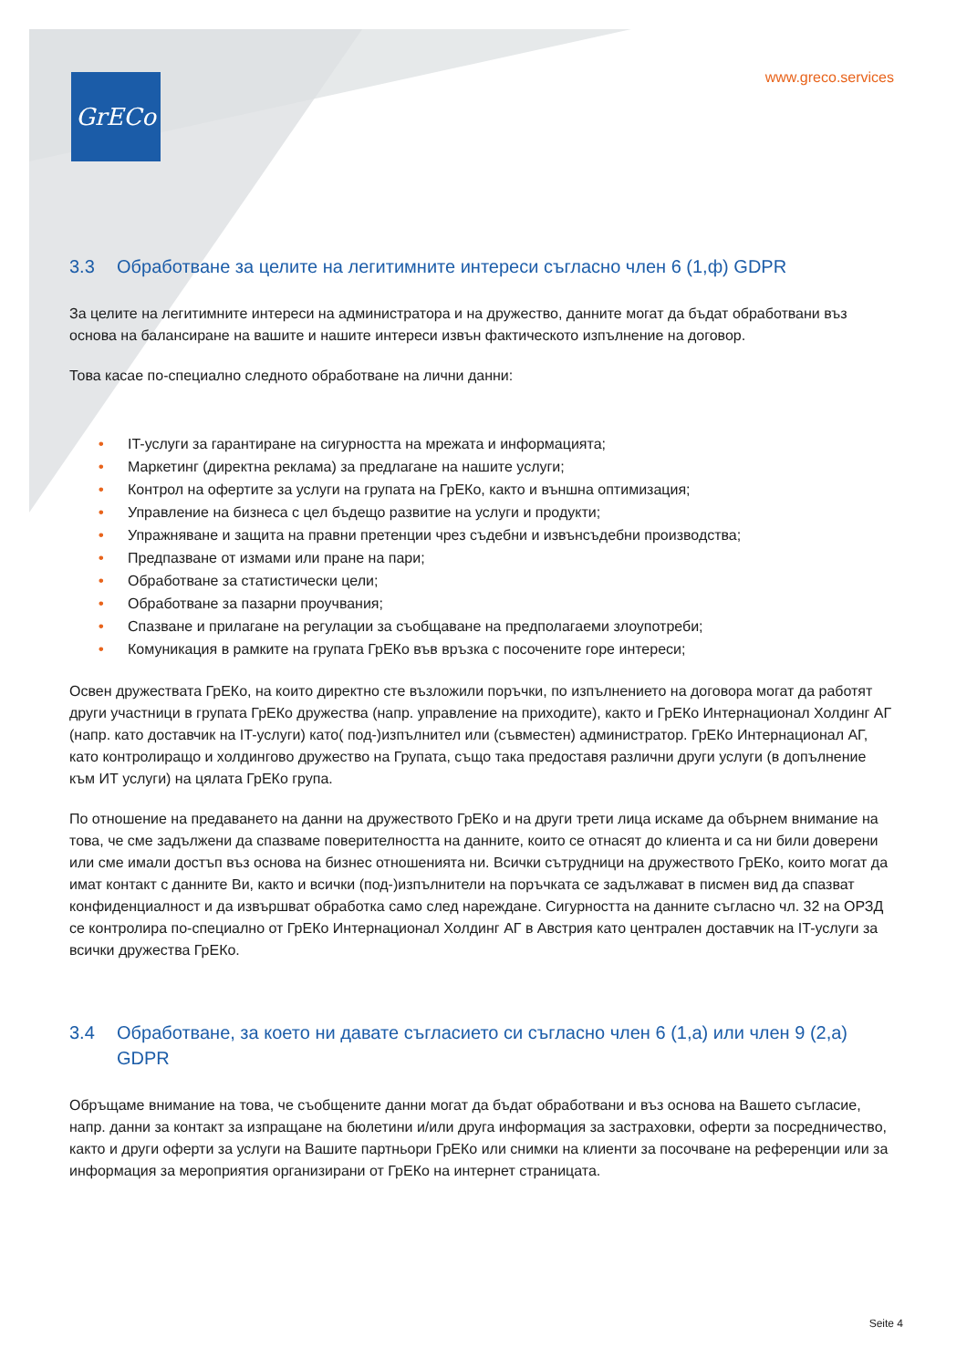GrECo www.greco.services
3.3 Обработване за целите на легитимните интереси съгласно член 6 (1,ф) GDPR
За целите на легитимните интереси на администратора и на дружество, данните могат да бъдат обработвани въз основа на балансиране на вашите и нашите интереси извън фактическото изпълнение на договор.
Това касае по-специално следното обработване на лични данни:
• IT-услуги за гарантиране на сигурността на мрежата и информацията;
• Маркетинг (директна реклама) за предлагане на нашите услуги;
• Контрол на офертите за услуги на групата на ГрЕКо, както и външна оптимизация;
• Управление на бизнеса с цел бъдещо развитие на услуги и продукти;
• Упражняване и защита на правни претенции чрез съдебни и извънсъдебни производства;
• Предпазване от измами или пране на пари;
• Обработване за статистически цели;
• Обработване за пазарни проучвания;
• Спазване и прилагане на регулации за съобщаване на предполагаеми злоупотреби;
• Комуникация в рамките на групата ГрЕКо във връзка с посочените горе интереси;
Освен дружествата ГрЕКо, на които директно сте възложили поръчки, по изпълнението на договора могат да работят други участници в групата ГрЕКо дружества (напр. управление на приходите), както и ГрЕКо Интернационал Холдинг АГ (напр. като доставчик на IT-услуги) като( под-)изпълнител или (съвместен) администратор. ГрЕКо Интернационал АГ, като контролиращо и холдингово дружество на Групата, също така предоставя различни други услуги (в допълнение към ИТ услуги) на цялата ГрЕКо група.
По отношение на предаването на данни на дружеството ГрЕКо и на други трети лица искаме да обърнем внимание на това, че сме задължени да спазваме поверителността на данните, които се отнасят до клиента и са ни били доверени или сме имали достъп въз основа на бизнес отношенията ни. Всички сътрудници на дружеството ГрЕКо, които могат да имат контакт с данните Ви, както и всички (под-)изпълнители на поръчката се задължават в писмен вид да спазват конфиденциалност и да извършват обработка само след нареждане. Сигурността на данните съгласно чл. 32 на ОРЗД се контролира по-специално от ГрЕКо Интернационал Холдинг АГ в Австрия като централен доставчик на IT-услуги за всички дружества ГрЕКо.
3.4 Обработване, за което ни давате съгласието си съгласно член 6 (1,а) или член 9 (2,а) GDPR
Обръщаме внимание на това, че съобщените данни могат да бъдат обработвани и въз основа на Вашето съгласие, напр. данни за контакт за изпращане на бюлетини и/или друга информация за застраховки, оферти за посредничество, както и други оферти за услуги на Вашите партньори ГрЕКо или снимки на клиенти за посочване на референции или за информация за мероприятия организирани от ГрЕКо на интернет страницата.
Seite 4